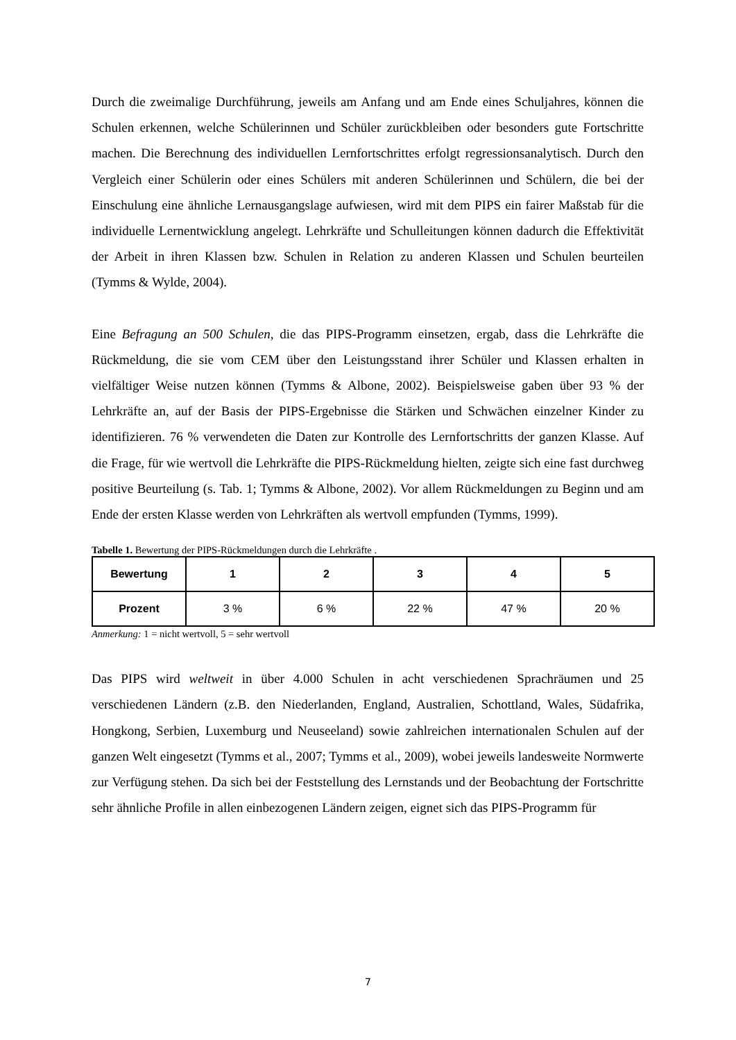Durch die zweimalige Durchführung, jeweils am Anfang und am Ende eines Schuljahres, können die Schulen erkennen, welche Schülerinnen und Schüler zurückbleiben oder besonders gute Fortschritte machen. Die Berechnung des individuellen Lernfortschrittes erfolgt regressionsanalytisch. Durch den Vergleich einer Schülerin oder eines Schülers mit anderen Schülerinnen und Schülern, die bei der Einschulung eine ähnliche Lernausgangslage aufwiesen, wird mit dem PIPS ein fairer Maßstab für die individuelle Lernentwicklung angelegt. Lehrkräfte und Schulleitungen können dadurch die Effektivität der Arbeit in ihren Klassen bzw. Schulen in Relation zu anderen Klassen und Schulen beurteilen (Tymms & Wylde, 2004).
Eine Befragung an 500 Schulen, die das PIPS-Programm einsetzen, ergab, dass die Lehrkräfte die Rückmeldung, die sie vom CEM über den Leistungsstand ihrer Schüler und Klassen erhalten in vielfältiger Weise nutzen können (Tymms & Albone, 2002). Beispielsweise gaben über 93 % der Lehrkräfte an, auf der Basis der PIPS-Ergebnisse die Stärken und Schwächen einzelner Kinder zu identifizieren. 76 % verwendeten die Daten zur Kontrolle des Lernfortschritts der ganzen Klasse. Auf die Frage, für wie wertvoll die Lehrkräfte die PIPS-Rückmeldung hielten, zeigte sich eine fast durchweg positive Beurteilung (s. Tab. 1; Tymms & Albone, 2002). Vor allem Rückmeldungen zu Beginn und am Ende der ersten Klasse werden von Lehrkräften als wertvoll empfunden (Tymms, 1999).
Tabelle 1. Bewertung der PIPS-Rückmeldungen durch die Lehrkräfte .
| Bewertung | 1 | 2 | 3 | 4 | 5 |
| --- | --- | --- | --- | --- | --- |
| Prozent | 3 % | 6 % | 22 % | 47 % | 20 % |
Anmerkung: 1 = nicht wertvoll, 5 = sehr wertvoll
Das PIPS wird weltweit in über 4.000 Schulen in acht verschiedenen Sprachräumen und 25 verschiedenen Ländern (z.B. den Niederlanden, England, Australien, Schottland, Wales, Südafrika, Hongkong, Serbien, Luxemburg und Neuseeland) sowie zahlreichen internationalen Schulen auf der ganzen Welt eingesetzt (Tymms et al., 2007; Tymms et al., 2009), wobei jeweils landesweite Normwerte zur Verfügung stehen. Da sich bei der Feststellung des Lernstands und der Beobachtung der Fortschritte sehr ähnliche Profile in allen einbezogenen Ländern zeigen, eignet sich das PIPS-Programm für
7